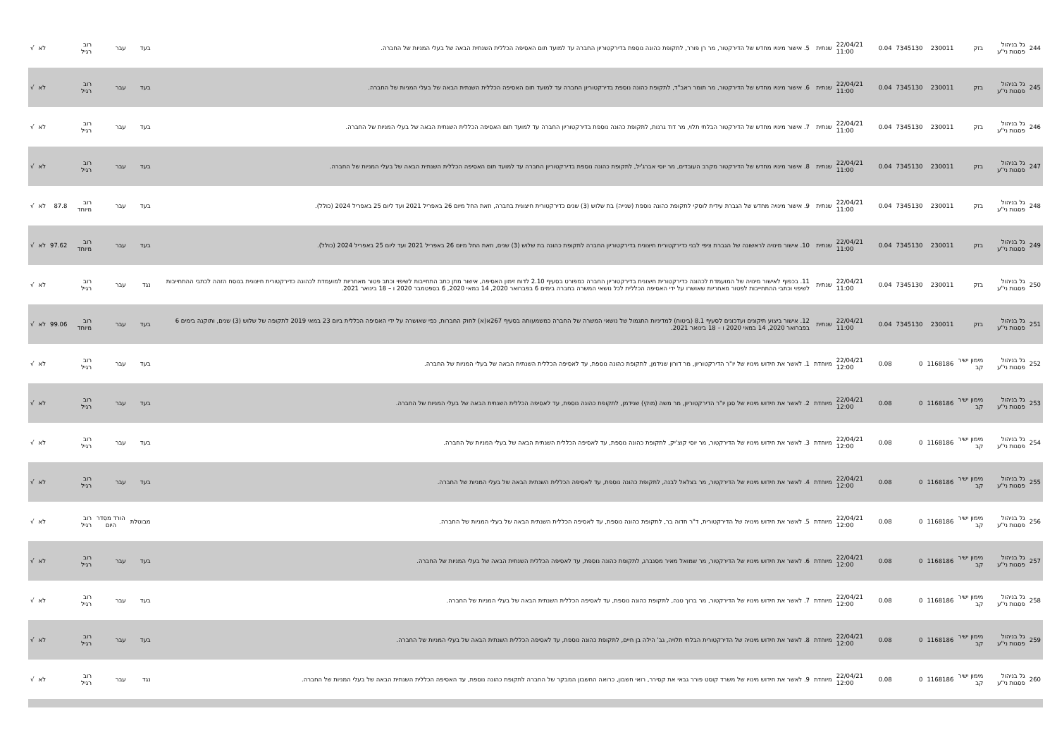| 244 | גל בניהול פסגות ני"ע | בזק | 230011 | 7345130 | 0.04 | 22/04/21 11:00 | שנתית | 5. אישור מינויו מחדש של הדירקטור, מר רן פורר, לתקופת כהונה נוספת בדירקטוריון החברה עד למועד תום האסיפה הכללית השנתית הבאה של בעלי המניות של החברה. | בעד | עבר | רוב רגיל | | לא | √ |
| 245 | גל בניהול פסגות ני"ע | בזק | 230011 | 7345130 | 0.04 | 22/04/21 11:00 | שנתית | 6. אישור מינויו מחדש של הדירקטור, מר תומר ראב"ד, לתקופת כהונה נוספת בדירקטוריון החברה עד למועד תום האסיפה הכללית השנתית הבאה של בעלי המניות של החברה. | בעד | עבר | רוב רגיל | | לא | √ |
| 246 | גל בניהול פסגות ני"ע | בזק | 230011 | 7345130 | 0.04 | 22/04/21 11:00 | שנתית | 7. אישור מינויו מחדש של הדירקטור הבלתי תלוי, מר דוד גרנות, לתקופת כהונה נוספת בדירקטוריון החברה עד למועד תום האסיפה הכללית השנתית הבאה של בעלי המניות של החברה. | בעד | עבר | רוב רגיל | | לא | √ |
| 247 | גל בניהול פסגות ני"ע | בזק | 230011 | 7345130 | 0.04 | 22/04/21 11:00 | שנתית | 8. אישור מינויו מחדש של הדירקטור מקרב העובדים, מר יוסי אברג'יל, לתקופת כהונה נוספת בדירקטוריון החברה עד למועד תום האסיפה הכללית השנתית הבאה של בעלי המניות של החברה. | בעד | עבר | רוב רגיל | | לא | √ |
| 248 | גל בניהול פסגות ני"ע | בזק | 230011 | 7345130 | 0.04 | 22/04/21 11:00 | שנתית | 9. אישור מינויה מחדש של הגברת עידית לוסקי לתקופת כהונה נוספת (שנייה) בת שלוש (3) שנים כדירקטורית חיצונית בחברה, וזאת החל מיום 26 באפריל 2021 ועד ליום 25 באפריל 2024 (כולל). | בעד | עבר | רוב מיוחד | 87.8 | לא | √ |
| 249 | גל בניהול פסגות ני"ע | בזק | 230011 | 7345130 | 0.04 | 22/04/21 11:00 | שנתית | 10. אישור מינויה לראשונה של הגברת ציפי לבני כדירקטורית חיצונית בדירקטוריון החברה לתקופת כהונה בת שלוש (3) שנים, וזאת החל מיום 26 באפריל 2021 ועד ליום 25 באפריל 2024 (כולל). | בעד | עבר | רוב מיוחד | 97.62 | לא | √ |
| 250 | גל בניהול פסגות ני"ע | בזק | 230011 | 7345130 | 0.04 | 22/04/21 11:00 | שנתית | 11. בכפוף לאישור מינויה של המועמדת לכהונה כדירקטורית חיצונית בדירקטוריון החברה כמפורט בסעיף 2.10 לדוח זימון האסיפה, אישור מתן כתב התחייבות לשיפוי וכתב פטור מאחריות למועמדת לכהונה כדירקטורית חיצונית בנוסח הזהה לכתבי ההתחייבות לשיפוי וכתבי ההתחייבות לפטור מאחריות שאושרו על ידי האסיפה הכללית לכל נושאי המשרה בחברה בימים 6 בפברואר 2020, 14 במאי 2020, 6 בספטמבר 2020 ו – 18 בינואר 2021. | נגד | עבר | רוב רגיל | | לא | √ |
| 251 | גל בניהול פסגות ני"ע | בזק | 230011 | 7345130 | 0.04 | 22/04/21 11:00 | שנתית | 12. אישור ביצוע תיקונים ועדכונים לסעיף 8.1 (ביטוח) למדיניות התגמול של נושאי המשרה של החברה כמשמעותה בסעיף 267א(א) לחוק החברות, כפי שאושרה על ידי האסיפה הכללית ביום 23 במאי 2019 לתקופה של שלוש (3) שנים, ותוקנה בימים 6 בפברואר 2020, 14 במאי 2020 ו – 18 בינואר 2021. | בעד | עבר | רוב מיוחד | 99.06 | לא | √ |
| 252 | גל בניהול פסגות ני"ע | מימון ישיר קב | 1168186 | 0 | 0.08 | 22/04/21 12:00 | מיוחדת | 1. לאשר את חידוש מינויו של יו"ר הדירקטוריון, מר דורון שנידמן, לתקופת כהונה נוספת, עד לאסיפה הכללית השנתית הבאה של בעלי המניות של החברה. | בעד | עבר | רוב רגיל | | לא | √ |
| 253 | גל בניהול פסגות ני"ע | מימון ישיר קב | 1168186 | 0 | 0.08 | 22/04/21 12:00 | מיוחדת | 2. לאשר את חידוש מינויו של סגן יו"ר הדירקטוריון, מר משה (מוקי) שנידמן, לתקופת כהונה נוספת, עד לאסיפה הכללית השנתית הבאה של בעלי המניות של החברה. | בעד | עבר | רוב רגיל | | לא | √ |
| 254 | גל בניהול פסגות ני"ע | מימון ישיר קב | 1168186 | 0 | 0.08 | 22/04/21 12:00 | מיוחדת | 3. לאשר את חידוש מינויו של הדירקטור, מר יוסי קוצ'יק, לתקופת כהונה נוספת, עד לאסיפה הכללית השנתית הבאה של בעלי המניות של החברה. | בעד | עבר | רוב רגיל | | לא | √ |
| 255 | גל בניהול פסגות ני"ע | מימון ישיר קב | 1168186 | 0 | 0.08 | 22/04/21 12:00 | מיוחדת | 4. לאשר את חידוש מינויו של הדירקטור, מר בצלאל לבנה, לתקופת כהונה נוספת, עד לאסיפה הכללית השנתית הבאה של בעלי המניות של החברה. | בעד | עבר | רוב רגיל | | לא | √ |
| 256 | גל בניהול פסגות ני"ע | מימון ישיר קב | 1168186 | 0 | 0.08 | 22/04/21 12:00 | מיוחדת | 5. לאשר את חידוש מינויה של הדירקטורית, ד"ר חדוה בר, לתקופת כהונה נוספת, עד לאסיפה הכללית השנתית הבאה של בעלי המניות של החברה. | מבוטלת | הורד מסדר היום | רוב רגיל | | לא | √ |
| 257 | גל בניהול פסגות ני"ע | מימון ישיר קב | 1168186 | 0 | 0.08 | 22/04/21 12:00 | מיוחדת | 6. לאשר את חידוש מינויו של הדירקטור, מר שמואל מאיר מסנברג, לתקופת כהונה נוספת, עד לאסיפה הכללית השנתית הבאה של בעלי המניות של החברה. | בעד | עבר | רוב רגיל | | לא | √ |
| 258 | גל בניהול פסגות ני"ע | מימון ישיר קב | 1168186 | 0 | 0.08 | 22/04/21 12:00 | מיוחדת | 7. לאשר את חידוש מינויו של הדירקטור, מר ברוך טנה, לתקופת כהונה נוספת, עד לאסיפה הכללית השנתית הבאה של בעלי המניות של החברה. | בעד | עבר | רוב רגיל | | לא | √ |
| 259 | גל בניהול פסגות ני"ע | מימון ישיר קב | 1168186 | 0 | 0.08 | 22/04/21 12:00 | מיוחדת | 8. לאשר את חידוש מינויה של הדירקטורית הבלתי תלויה, גב' הילה בן חיים, לתקופת כהונה נוספת, עד לאסיפה הכללית השנתית הבאה של בעלי המניות של החברה. | בעד | עבר | רוב רגיל | | לא | √ |
| 260 | גל בניהול פסגות ני"ע | מימון ישיר קב | 1168186 | 0 | 0.08 | 22/04/21 12:00 | מיוחדת | 9. לאשר את חידוש מינויו של משרד קוסט פורר גבאי את קסירר, רואי חשבון, כרואה החשבון המבקר של החברה לתקופת כהונה נוספת, עד האסיפה הכללית השנתית הבאה של בעלי המניות של החברה. | נגד | עבר | רוב רגיל | | לא | √ |